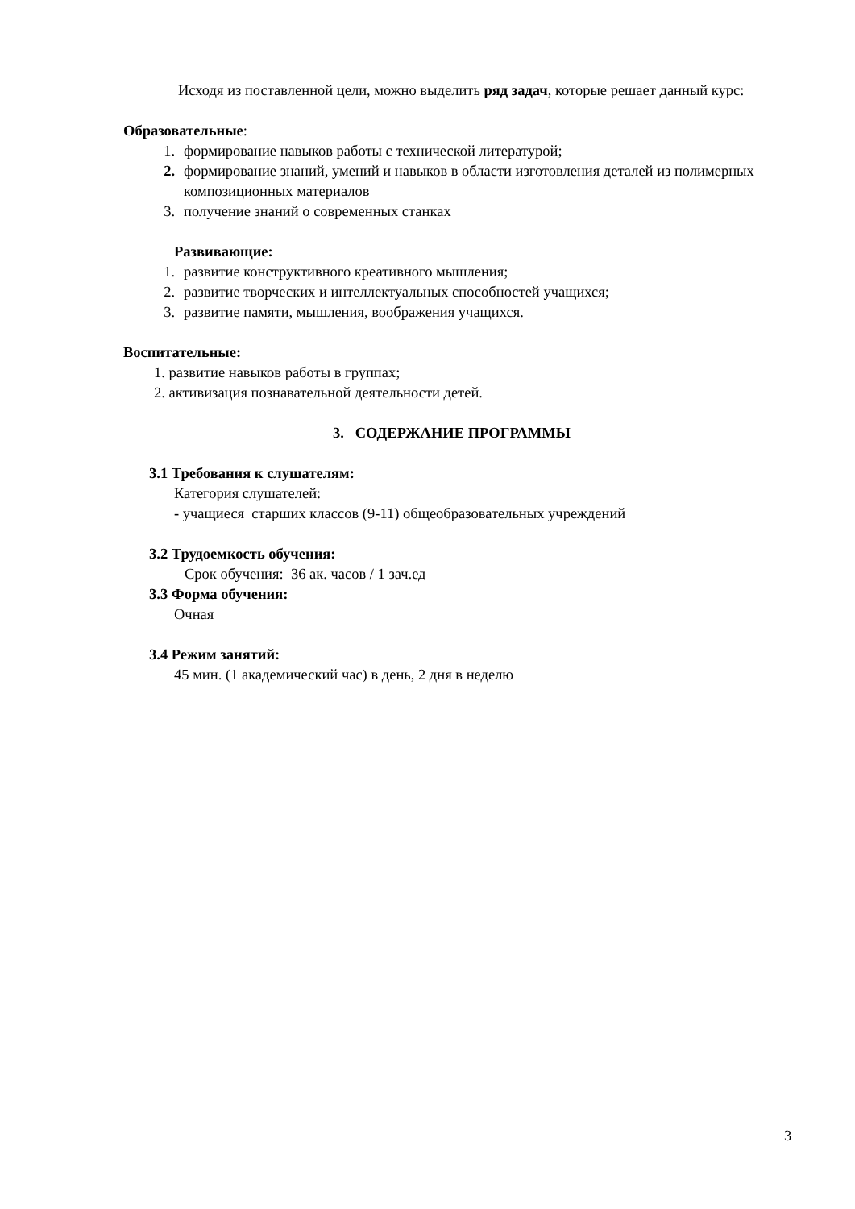Исходя из поставленной цели, можно выделить ряд задач, которые решает данный курс:
Образовательные:
1. формирование навыков работы с технической литературой;
2. формирование знаний, умений и навыков в области изготовления деталей из полимерных композиционных материалов
3. получение знаний о современных станках
Развивающие:
1. развитие конструктивного креативного мышления;
2. развитие творческих и интеллектуальных способностей учащихся;
3. развитие памяти, мышления, воображения учащихся.
Воспитательные:
1. развитие навыков работы в группах;
2. активизация познавательной деятельности детей.
3. СОДЕРЖАНИЕ ПРОГРАММЫ
3.1 Требования к слушателям:
Категория слушателей:
- учащиеся старших классов (9-11) общеобразовательных учреждений
3.2 Трудоемкость обучения:
Срок обучения: 36 ак. часов / 1 зач.ед
3.3 Форма обучения:
Очная
3.4 Режим занятий:
45 мин. (1 академический час) в день, 2 дня в неделю
3